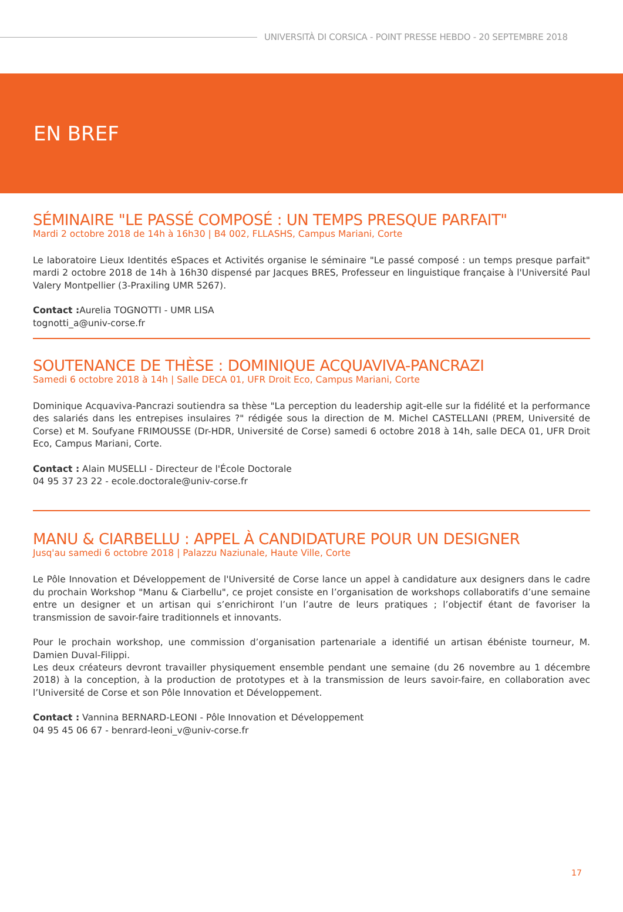UNIVERSITÀ DI CORSICA - POINT PRESSE HEBDO - 20 SEPTEMBRE 2018
EN BREF
SÉMINAIRE "LE PASSÉ COMPOSÉ : UN TEMPS PRESQUE PARFAIT"
Mardi 2 octobre 2018 de 14h à 16h30 | B4 002, FLLASHS, Campus Mariani, Corte
Le laboratoire Lieux Identités eSpaces et Activités organise le séminaire "Le passé composé : un temps presque parfait" mardi 2 octobre 2018 de 14h à 16h30 dispensé par Jacques BRES, Professeur en linguistique française à l'Université Paul Valery Montpellier (3-Praxiling UMR 5267).
Contact : Aurelia TOGNOTTI - UMR LISA
tognotti_a@univ-corse.fr
SOUTENANCE DE THÈSE : DOMINIQUE ACQUAVIVA-PANCRAZI
Samedi 6 octobre 2018 à 14h | Salle DECA 01, UFR Droit Eco, Campus Mariani, Corte
Dominique Acquaviva-Pancrazi soutiendra sa thèse "La perception du leadership agit-elle sur la fidélité et la performance des salariés dans les entrepises insulaires ?" rédigée sous la direction de M. Michel CASTELLANI (PREM, Université de Corse) et M. Soufyane FRIMOUSSE (Dr-HDR, Université de Corse) samedi 6 octobre 2018 à 14h, salle DECA 01, UFR Droit Eco, Campus Mariani, Corte.
Contact : Alain MUSELLI - Directeur de l'École Doctorale
04 95 37 23 22 - ecole.doctorale@univ-corse.fr
MANU & CIARBELLU : APPEL À CANDIDATURE POUR UN DESIGNER
Jusq'au samedi 6 octobre 2018 | Palazzu Naziunale, Haute Ville, Corte
Le Pôle Innovation et Développement de l'Université de Corse lance un appel à candidature aux designers dans le cadre du prochain Workshop "Manu & Ciarbellu", ce projet consiste en l’organisation de workshops collaboratifs d’une semaine entre un designer et un artisan qui s’enrichiront l’un l’autre de leurs pratiques ; l’objectif étant de favoriser la transmission de savoir-faire traditionnels et innovants.
Pour le prochain workshop, une commission d’organisation partenariale a identifié un artisan ébéniste tourneur, M. Damien Duval-Filippi.
Les deux créateurs devront travailler physiquement ensemble pendant une semaine (du 26 novembre au 1 décembre 2018) à la conception, à la production de prototypes et à la transmission de leurs savoir-faire, en collaboration avec l’Université de Corse et son Pôle Innovation et Développement.
Contact : Vannina BERNARD-LEONI - Pôle Innovation et Développement
04 95 45 06 67 - benrard-leoni_v@univ-corse.fr
17